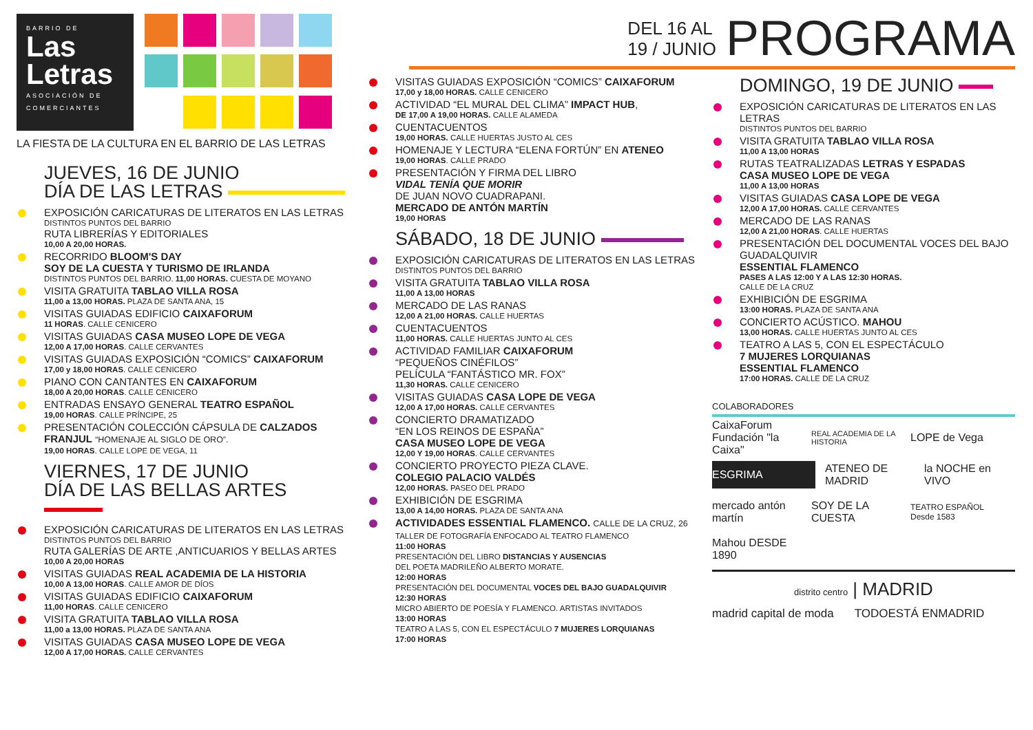BARRIO DE
Las
Letras
ASOCIACIÓN DE COMERCIANTES
LA FIESTA DE LA CULTURA EN EL BARRIO DE LAS LETRAS
JUEVES, 16 DE JUNIO
DÍA DE LAS LETRAS
EXPOSICIÓN CARICATURAS DE LITERATOS EN LAS LETRAS
DISTINTOS PUNTOS DEL BARRIO
RUTA LIBRERÍAS Y EDITORIALES
10,00 A 20,00 HORAS.
RECORRIDO BLOOM'S DAY
SOY DE LA CUESTA Y TURISMO DE IRLANDA
DISTINTOS PUNTOS DEL BARRIO. 11,00 HORAS. CUESTA DE MOYANO
VISITA GRATUITA TABLAO VILLA ROSA
11,00 a 13,00 HORAS. PLAZA DE SANTA ANA, 15
VISITAS GUIADAS EDIFICIO CAIXAFORUM
11 HORAS. CALLE CENICERO
VISITAS GUIADAS CASA MUSEO LOPE DE VEGA
12,00 A 17,00 HORAS. CALLE CERVANTES
VISITAS GUIADAS EXPOSICIÓN “COMICS” CAIXAFORUM
17,00 y 18,00 HORAS. CALLE CENICERO
PIANO CON CANTANTES EN CAIXAFORUM
18,00 A 20,00 HORAS. CALLE CENICERO
ENTRADAS ENSAYO GENERAL TEATRO ESPAÑOL
19,00 HORAS. CALLE PRÍNCIPE, 25
PRESENTACIÓN COLECCIÓN CÁPSULA DE CALZADOS FRANJUL “HOMENAJE AL SIGLO DE ORO”.
19,00 HORAS. CALLE LOPE DE VEGA, 11
VIERNES, 17 DE JUNIO
DÍA DE LAS BELLAS ARTES
EXPOSICIÓN CARICATURAS DE LITERATOS EN LAS LETRAS
DISTINTOS PUNTOS DEL BARRIO
RUTA GALERÍAS DE ARTE ,ANTICUARIOS Y BELLAS ARTES
10,00 A 20,00 HORAS
VISITAS GUIADAS REAL ACADEMIA DE LA HISTORIA
10,00 A 13,00 HORAS. CALLE AMOR DE DÍOS
VISITAS GUIADAS EDIFICIO CAIXAFORUM
11,00 HORAS. CALLE CENICERO
VISITA GRATUITA TABLAO VILLA ROSA
11,00 a 13,00 HORAS. PLAZA DE SANTA ANA
VISITAS GUIADAS CASA MUSEO LOPE DE VEGA
12,00 A 17,00 HORAS. CALLE CERVANTES
VISITAS GUIADAS EXPOSICIÓN “COMICS” CAIXAFORUM
17,00 y 18,00 HORAS. CALLE CENICERO
ACTIVIDAD “EL MURAL DEL CLIMA” IMPACT HUB,
DE 17,00 A 19,00 HORAS. CALLE ALAMEDA
CUENTACUENTOS
19,00 HORAS. CALLE HUERTAS JUSTO AL CES
HOMENAJE Y LECTURA “ELENA FORTÚN” EN ATENEO
19,00 HORAS. CALLE PRADO
PRESENTACIÓN Y FIRMA DEL LIBRO
VIDAL TENÍA QUE MORIR
DE JUAN NOVO CUADRAPANI.
MERCADO DE ANTÓN MARTÍN
19,00 HORAS
SÁBADO, 18 DE JUNIO
EXPOSICIÓN CARICATURAS DE LITERATOS EN LAS LETRAS
DISTINTOS PUNTOS DEL BARRIO
VISITA GRATUITA TABLAO VILLA ROSA
11,00 A 13,00 HORAS
MERCADO DE LAS RANAS
12,00 A 21,00 HORAS. CALLE HUERTAS
CUENTACUENTOS
11,00 HORAS. CALLE HUERTAS JUNTO AL CES
ACTIVIDAD FAMILIAR CAIXAFORUM
“PEQUEÑOS CINÉFILOS”
PELÍCULA “FANTÁSTICO MR. FOX”
11,30 HORAS. CALLE CENICERO
VISITAS GUIADAS CASA LOPE DE VEGA
12,00 A 17,00 HORAS. CALLE CERVANTES
CONCIERTO DRAMATIZADO
“EN LOS REINOS DE ESPAÑA”
CASA MUSEO LOPE DE VEGA
12,00 Y 19,00 HORAS. CALLE CERVANTES
CONCIERTO PROYECTO PIEZA CLAVE.
COLEGIO PALACIO VALDÉS
12,00 HORAS. PASEO DEL PRADO
EXHIBICIÓN DE ESGRIMA
13,00 A 14,00 HORAS. PLAZA DE SANTA ANA
ACTIVIDADES ESSENTIAL FLAMENCO. CALLE DE LA CRUZ, 26
TALLER DE FOTOGRAFÍA ENFOCADO AL TEATRO FLAMENCO
11:00 HORAS
PRESENTACIÓN DEL LIBRO DISTANCIAS Y AUSENCIAS
DEL POETA MADRILEÑO ALBERTO MORATE.
12:00 HORAS
PRESENTACIÓN DEL DOCUMENTAL VOCES DEL BAJO GUADALQUIVIR
12:30 HORAS
MICRO ABIERTO DE POESÍA Y FLAMENCO. ARTISTAS INVITADOS
13:00 HORAS
TEATRO A LAS 5, CON EL ESPECTÁCULO 7 MUJERES LORQUIANAS
17:00 HORAS
DEL 16 AL
19 / JUNIO PROGRAMA
DOMINGO, 19 DE JUNIO
EXPOSICIÓN CARICATURAS DE LITERATOS EN LAS LETRAS
DISTINTOS PUNTOS DEL BARRIO
VISITA GRATUITA TABLAO VILLA ROSA
11,00 A 13,00 HORAS
RUTAS TEATRALIZADAS LETRAS Y ESPADAS
CASA MUSEO LOPE DE VEGA
11,00 A 13,00 HORAS
VISITAS GUIADAS CASA LOPE DE VEGA
12,00 A 17,00 HORAS. CALLE CERVANTES
MERCADO DE LAS RANAS
12,00 A 21,00 HORAS. CALLE HUERTAS
PRESENTACIÓN DEL DOCUMENTAL VOCES DEL BAJO GUADALQUIVIR
ESSENTIAL FLAMENCO
PASES A LAS 12:00 Y A LAS 12:30 HORAS.
CALLE DE LA CRUZ
EXHIBICIÓN DE ESGRIMA
13:00 HORAS. PLAZA DE SANTA ANA
CONCIERTO ACÚSTICO. MAHOU
13,00 HORAS. CALLE HUERTAS JUNTO AL CES
TEATRO A LAS 5, CON EL ESPECTÁCULO
7 MUJERES LORQUIANAS
ESSENTIAL FLAMENCO
17:00 HORAS. CALLE DE LA CRUZ
COLABORADORES
CaixaForum Fundación "la Caixa"
REAL ACADEMIA DE LA HISTORIA
LOPE de Vega
ESGRIMA
ATENEO DE MADRID
la NOCHE en VIVO
mercado antón martín
SOY DE LA CUESTA
TEATRO ESPAÑOL Desde 1583
Mahou DESDE 1890
distrito centro | MADRID
madrid capital de moda TODOESTÁ ENMADRID